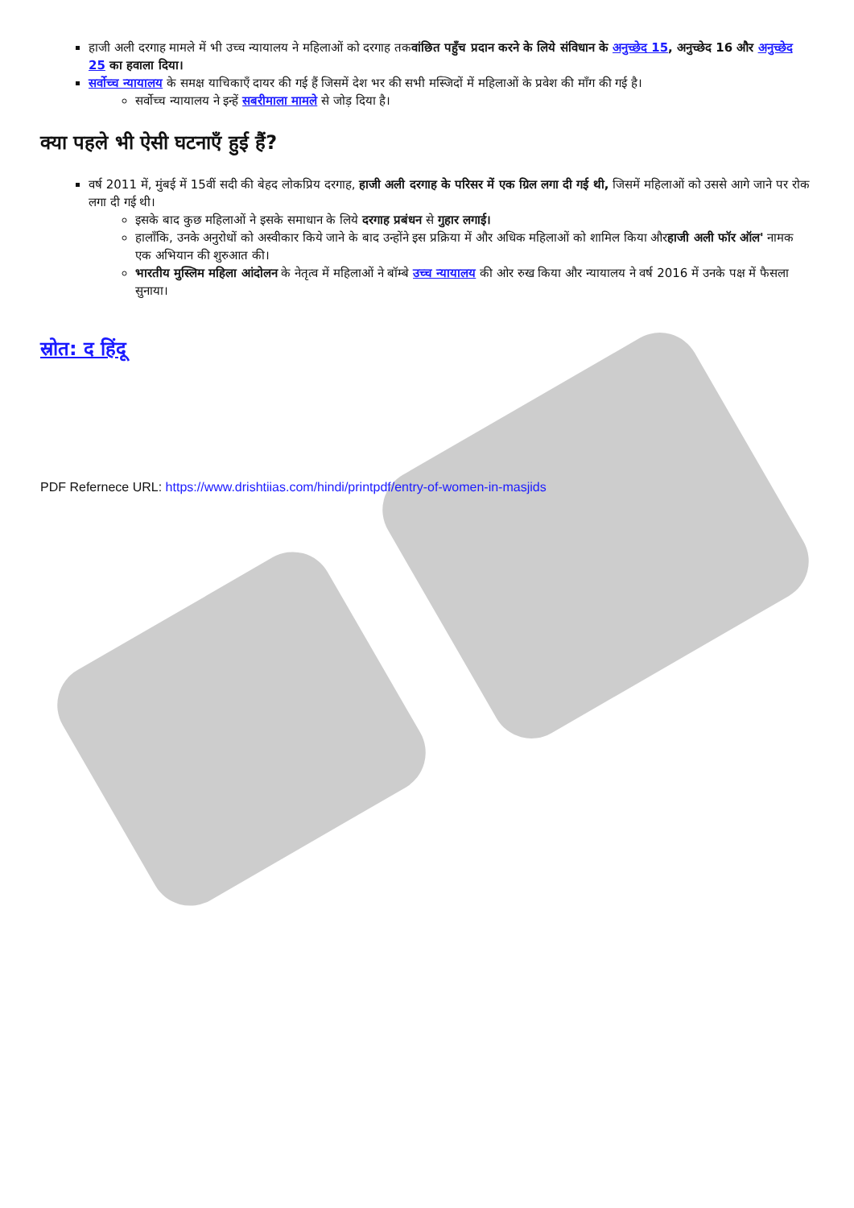हाजी अली दरगाह मामले में भी उच्च न्यायालय ने महिलाओं को दरगाह तकवांछित पहुँच प्रदान करने के लिये संविधान के अनुच्छेद 15, अनुच्छेद 16 और अनुच्छेद 25 का हवाला दिया।
सर्वोच्च न्यायालय के समक्ष याचिकाएँ दायर की गई हैं जिसमें देश भर की सभी मस्जिदों में महिलाओं के प्रवेश की माँग की गई है।
सर्वोच्च न्यायालय ने इन्हें सबरीमाला मामले से जोड़ दिया है।
क्या पहले भी ऐसी घटनाएँ हुई हैं?
वर्ष 2011 में, मुंबई में 15वीं सदी की बेहद लोकप्रिय दरगाह, हाजी अली दरगाह के परिसर में एक ग्रिल लगा दी गई थी, जिसमें महिलाओं को उससे आगे जाने पर रोक लगा दी गई थी।
इसके बाद कुछ महिलाओं ने इसके समाधान के लिये दरगाह प्रबंधन से गुहार लगाई।
हालाँकि, उनके अनुरोधों को अस्वीकार किये जाने के बाद उन्होंने इस प्रक्रिया में और अधिक महिलाओं को शामिल किया औरहाजी अली फॉर ऑल' नामक एक अभियान की शुरुआत की।
भारतीय मुस्लिम महिला आंदोलन के नेतृत्व में महिलाओं ने बॉम्बे उच्च न्यायालय की ओर रुख किया और न्यायालय ने वर्ष 2016 में उनके पक्ष में फैसला सुनाया।
स्रोत: द हिंदू
PDF Refernece URL: https://www.drishtiias.com/hindi/printpdf/entry-of-women-in-masjids